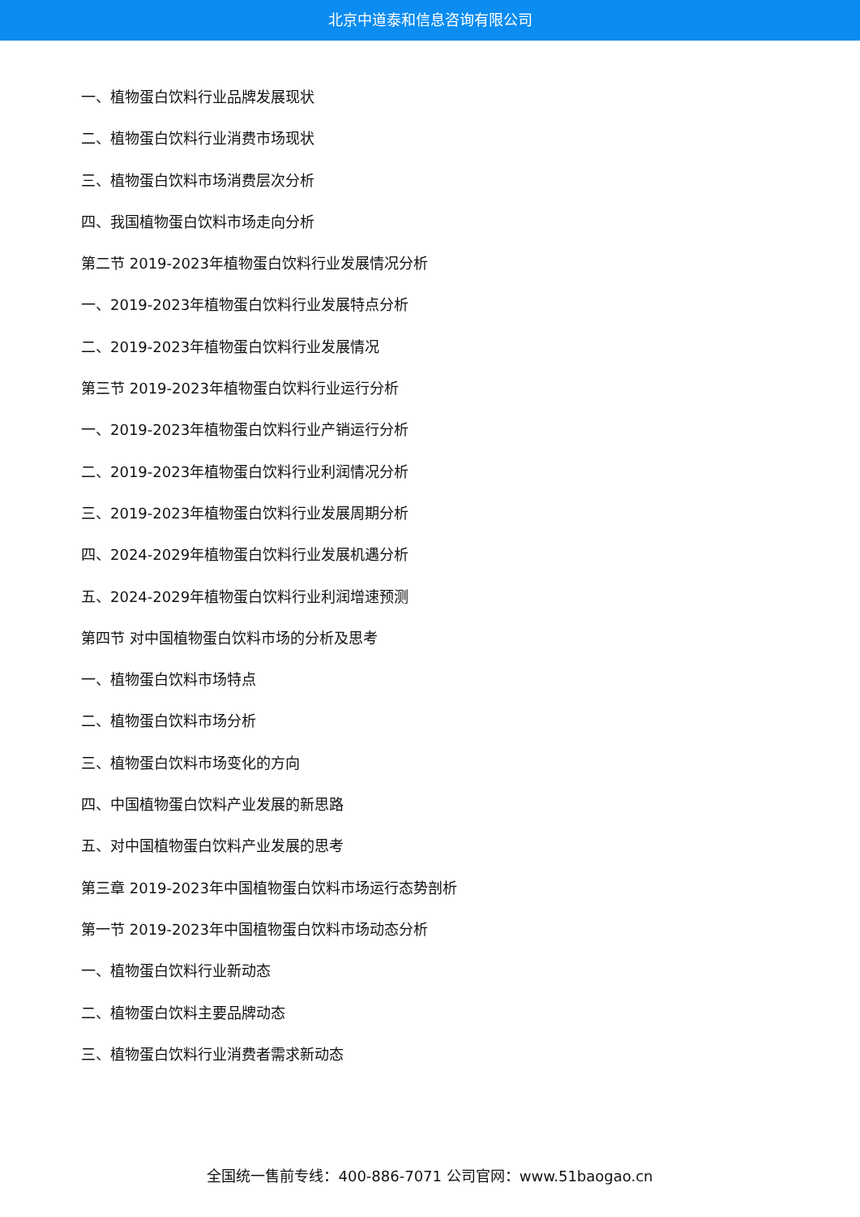北京中道泰和信息咨询有限公司
一、植物蛋白饮料行业品牌发展现状
二、植物蛋白饮料行业消费市场现状
三、植物蛋白饮料市场消费层次分析
四、我国植物蛋白饮料市场走向分析
第二节 2019-2023年植物蛋白饮料行业发展情况分析
一、2019-2023年植物蛋白饮料行业发展特点分析
二、2019-2023年植物蛋白饮料行业发展情况
第三节 2019-2023年植物蛋白饮料行业运行分析
一、2019-2023年植物蛋白饮料行业产销运行分析
二、2019-2023年植物蛋白饮料行业利润情况分析
三、2019-2023年植物蛋白饮料行业发展周期分析
四、2024-2029年植物蛋白饮料行业发展机遇分析
五、2024-2029年植物蛋白饮料行业利润增速预测
第四节 对中国植物蛋白饮料市场的分析及思考
一、植物蛋白饮料市场特点
二、植物蛋白饮料市场分析
三、植物蛋白饮料市场变化的方向
四、中国植物蛋白饮料产业发展的新思路
五、对中国植物蛋白饮料产业发展的思考
第三章 2019-2023年中国植物蛋白饮料市场运行态势剖析
第一节 2019-2023年中国植物蛋白饮料市场动态分析
一、植物蛋白饮料行业新动态
二、植物蛋白饮料主要品牌动态
三、植物蛋白饮料行业消费者需求新动态
全国统一售前专线：400-886-7071 公司官网：www.51baogao.cn